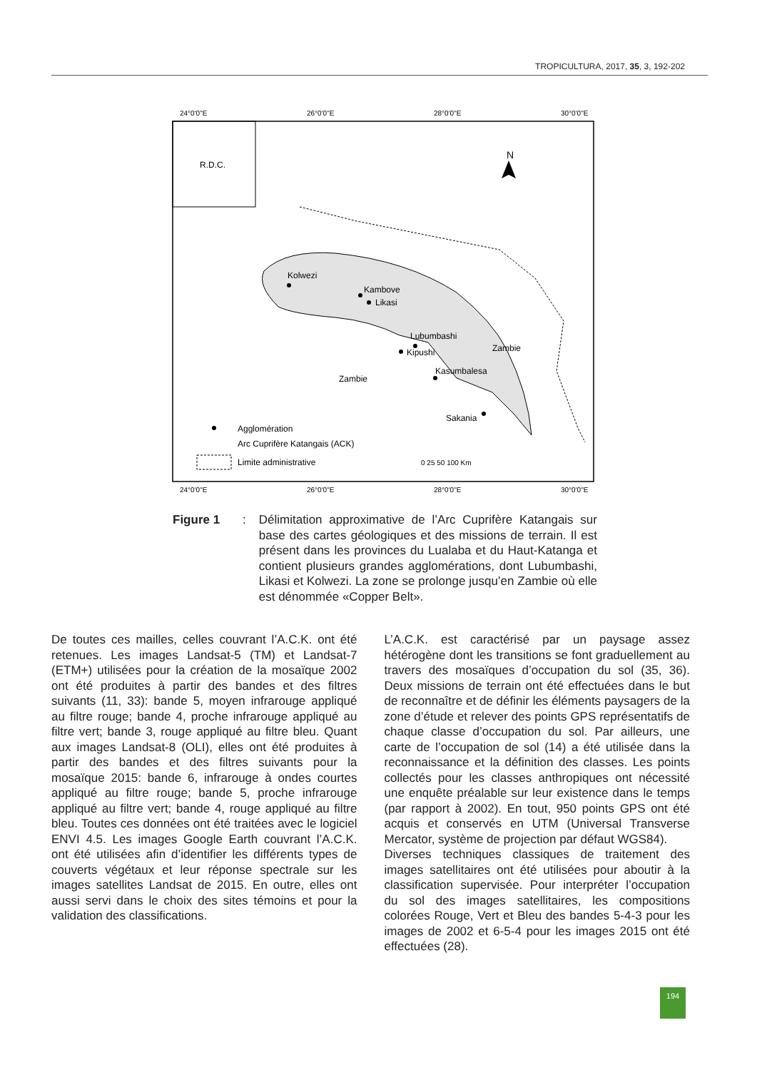TROPICULTURA, 2017, 35, 3, 192-202
24°0'0"E
26°0'0"E
28°0'0"E
30°0'0"E
R.D.C.
N
Kolwezi
Kambove
Likasi
Lubumbashi
Kipushi
Zambie
Kasumbalesa
Zambie
Sakania
Agglomération
Arc Cuprifère Katangais (ACK)
Limite administrative
0 25 50 100 Km
24°0'0"E
26°0'0"E
28°0'0"E
30°0'0"E
Figure 1:
Délimitation approximative de l’Arc Cuprifère Katangais sur base des cartes géologiques et des missions de terrain. Il est présent dans les provinces du Lualaba et du Haut-Katanga et contient plusieurs grandes agglomérations, dont Lubumbashi, Likasi et Kolwezi. La zone se prolonge jusqu’en Zambie où elle est dénommée «Copper Belt».
De toutes ces mailles, celles couvrant l’A.C.K. ont été retenues. Les images Landsat-5 (TM) et Landsat-7 (ETM+) utilisées pour la création de la mosaïque 2002 ont été produites à partir des bandes et des filtres suivants (11, 33): bande 5, moyen infrarouge appliqué au filtre rouge; bande 4, proche infrarouge appliqué au filtre vert; bande 3, rouge appliqué au filtre bleu. Quant aux images Landsat-8 (OLI), elles ont été produites à partir des bandes et des filtres suivants pour la mosaïque 2015: bande 6, infrarouge à ondes courtes appliqué au filtre rouge; bande 5, proche infrarouge appliqué au filtre vert; bande 4, rouge appliqué au filtre bleu. Toutes ces données ont été traitées avec le logiciel ENVI 4.5. Les images Google Earth couvrant l’A.C.K. ont été utilisées afin d’identifier les différents types de couverts végétaux et leur réponse spectrale sur les images satellites Landsat de 2015. En outre, elles ont aussi servi dans le choix des sites témoins et pour la validation des classifications.
L’A.C.K. est caractérisé par un paysage assez hétérogène dont les transitions se font graduellement au travers des mosaïques d’occupation du sol (35, 36). Deux missions de terrain ont été effectuées dans le but de reconnaître et de définir les éléments paysagers de la zone d’étude et relever des points GPS représentatifs de chaque classe d’occupation du sol. Par ailleurs, une carte de l’occupation de sol (14) a été utilisée dans la reconnaissance et la définition des classes. Les points collectés pour les classes anthropiques ont nécessité une enquête préalable sur leur existence dans le temps (par rapport à 2002). En tout, 950 points GPS ont été acquis et conservés en UTM (Universal Transverse Mercator, système de projection par défaut WGS84).
Diverses techniques classiques de traitement des images satellitaires ont été utilisées pour aboutir à la classification supervisée. Pour interpréter l’occupation du sol des images satellitaires, les compositions colorées Rouge, Vert et Bleu des bandes 5-4-3 pour les images de 2002 et 6-5-4 pour les images 2015 ont été effectuées (28).
194